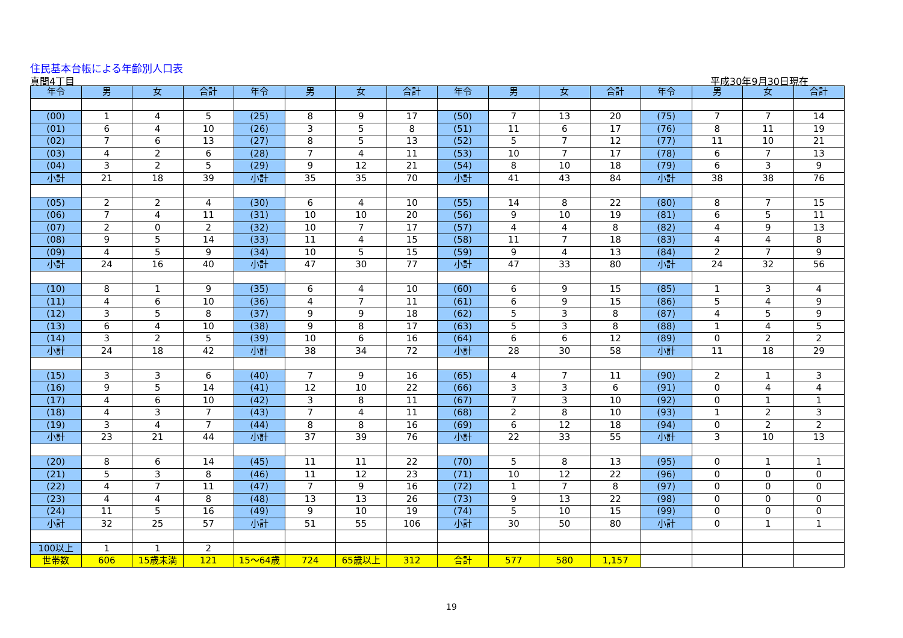住民基本台帳による年齢別人口表
真間4丁目 平成30年9月30日現在
| 年令 | 男 | 女 | 合計 | 年令 | 男 | 女 | 合計 | 年令 | 男 | 女 | 合計 | 年令 | 男 | 女 | 合計 |
| --- | --- | --- | --- | --- | --- | --- | --- | --- | --- | --- | --- | --- | --- | --- | --- |
| (00) | 1 | 4 | 5 | (25) | 8 | 9 | 17 | (50) | 7 | 13 | 20 | (75) | 7 | 7 | 14 |
| (01) | 6 | 4 | 10 | (26) | 3 | 5 | 8 | (51) | 11 | 6 | 17 | (76) | 8 | 11 | 19 |
| (02) | 7 | 6 | 13 | (27) | 8 | 5 | 13 | (52) | 5 | 7 | 12 | (77) | 11 | 10 | 21 |
| (03) | 4 | 2 | 6 | (28) | 7 | 4 | 11 | (53) | 10 | 7 | 17 | (78) | 6 | 7 | 13 |
| (04) | 3 | 2 | 5 | (29) | 9 | 12 | 21 | (54) | 8 | 10 | 18 | (79) | 6 | 3 | 9 |
| 小計 | 21 | 18 | 39 | 小計 | 35 | 35 | 70 | 小計 | 41 | 43 | 84 | 小計 | 38 | 38 | 76 |
| (05) | 2 | 2 | 4 | (30) | 6 | 4 | 10 | (55) | 14 | 8 | 22 | (80) | 8 | 7 | 15 |
| (06) | 7 | 4 | 11 | (31) | 10 | 10 | 20 | (56) | 9 | 10 | 19 | (81) | 6 | 5 | 11 |
| (07) | 2 | 0 | 2 | (32) | 10 | 7 | 17 | (57) | 4 | 4 | 8 | (82) | 4 | 9 | 13 |
| (08) | 9 | 5 | 14 | (33) | 11 | 4 | 15 | (58) | 11 | 7 | 18 | (83) | 4 | 4 | 8 |
| (09) | 4 | 5 | 9 | (34) | 10 | 5 | 15 | (59) | 9 | 4 | 13 | (84) | 2 | 7 | 9 |
| 小計 | 24 | 16 | 40 | 小計 | 47 | 30 | 77 | 小計 | 47 | 33 | 80 | 小計 | 24 | 32 | 56 |
| (10) | 8 | 1 | 9 | (35) | 6 | 4 | 10 | (60) | 6 | 9 | 15 | (85) | 1 | 3 | 4 |
| (11) | 4 | 6 | 10 | (36) | 4 | 7 | 11 | (61) | 6 | 9 | 15 | (86) | 5 | 4 | 9 |
| (12) | 3 | 5 | 8 | (37) | 9 | 9 | 18 | (62) | 5 | 3 | 8 | (87) | 4 | 5 | 9 |
| (13) | 6 | 4 | 10 | (38) | 9 | 8 | 17 | (63) | 5 | 3 | 8 | (88) | 1 | 4 | 5 |
| (14) | 3 | 2 | 5 | (39) | 10 | 6 | 16 | (64) | 6 | 6 | 12 | (89) | 0 | 2 | 2 |
| 小計 | 24 | 18 | 42 | 小計 | 38 | 34 | 72 | 小計 | 28 | 30 | 58 | 小計 | 11 | 18 | 29 |
| (15) | 3 | 3 | 6 | (40) | 7 | 9 | 16 | (65) | 4 | 7 | 11 | (90) | 2 | 1 | 3 |
| (16) | 9 | 5 | 14 | (41) | 12 | 10 | 22 | (66) | 3 | 3 | 6 | (91) | 0 | 4 | 4 |
| (17) | 4 | 6 | 10 | (42) | 3 | 8 | 11 | (67) | 7 | 3 | 10 | (92) | 0 | 1 | 1 |
| (18) | 4 | 3 | 7 | (43) | 7 | 4 | 11 | (68) | 2 | 8 | 10 | (93) | 1 | 2 | 3 |
| (19) | 3 | 4 | 7 | (44) | 8 | 8 | 16 | (69) | 6 | 12 | 18 | (94) | 0 | 2 | 2 |
| 小計 | 23 | 21 | 44 | 小計 | 37 | 39 | 76 | 小計 | 22 | 33 | 55 | 小計 | 3 | 10 | 13 |
| (20) | 8 | 6 | 14 | (45) | 11 | 11 | 22 | (70) | 5 | 8 | 13 | (95) | 0 | 1 | 1 |
| (21) | 5 | 3 | 8 | (46) | 11 | 12 | 23 | (71) | 10 | 12 | 22 | (96) | 0 | 0 | 0 |
| (22) | 4 | 7 | 11 | (47) | 7 | 9 | 16 | (72) | 1 | 7 | 8 | (97) | 0 | 0 | 0 |
| (23) | 4 | 4 | 8 | (48) | 13 | 13 | 26 | (73) | 9 | 13 | 22 | (98) | 0 | 0 | 0 |
| (24) | 11 | 5 | 16 | (49) | 9 | 10 | 19 | (74) | 5 | 10 | 15 | (99) | 0 | 0 | 0 |
| 小計 | 32 | 25 | 57 | 小計 | 51 | 55 | 106 | 小計 | 30 | 50 | 80 | 小計 | 0 | 1 | 1 |
| 100以上 | 1 | 1 | 2 | | | | | | | | | | | | |
| 世帯数 | 606 | 15歳未満 | 121 | 15～64歳 | 724 | 65歳以上 | 312 | 合計 | 577 | 580 | 1,157 | | | | |
19